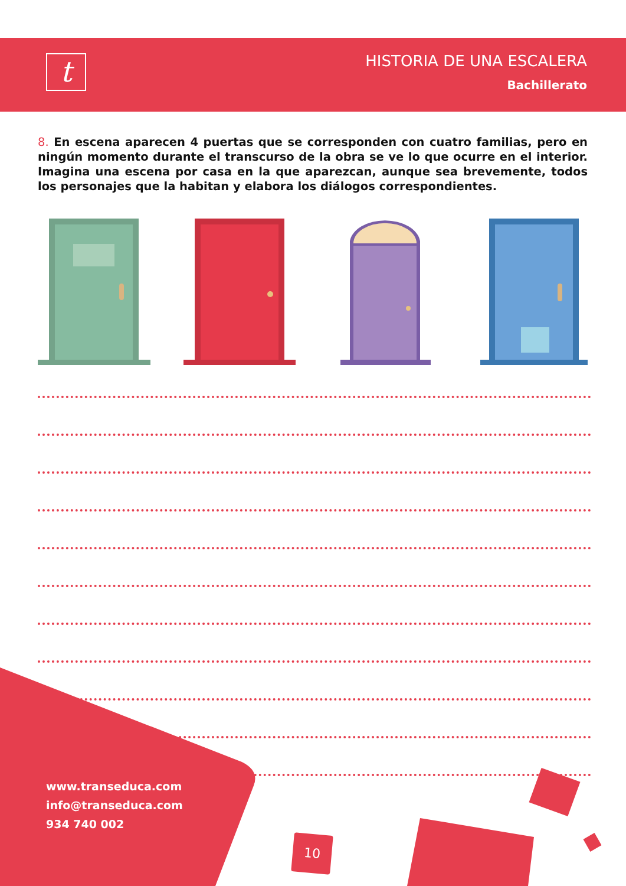t
HISTORIA DE UNA ESCALERA
Bachillerato
8. En escena aparecen 4 puertas que se corresponden con cuatro familias, pero en ningún momento durante el transcurso de la obra se ve lo que ocurre en el interior. Imagina una escena por casa en la que aparezcan, aunque sea brevemente, todos los personajes que la habitan y elabora los diálogos correspondientes.
www.transeduca.com
info@transeduca.com
934 740 002
10